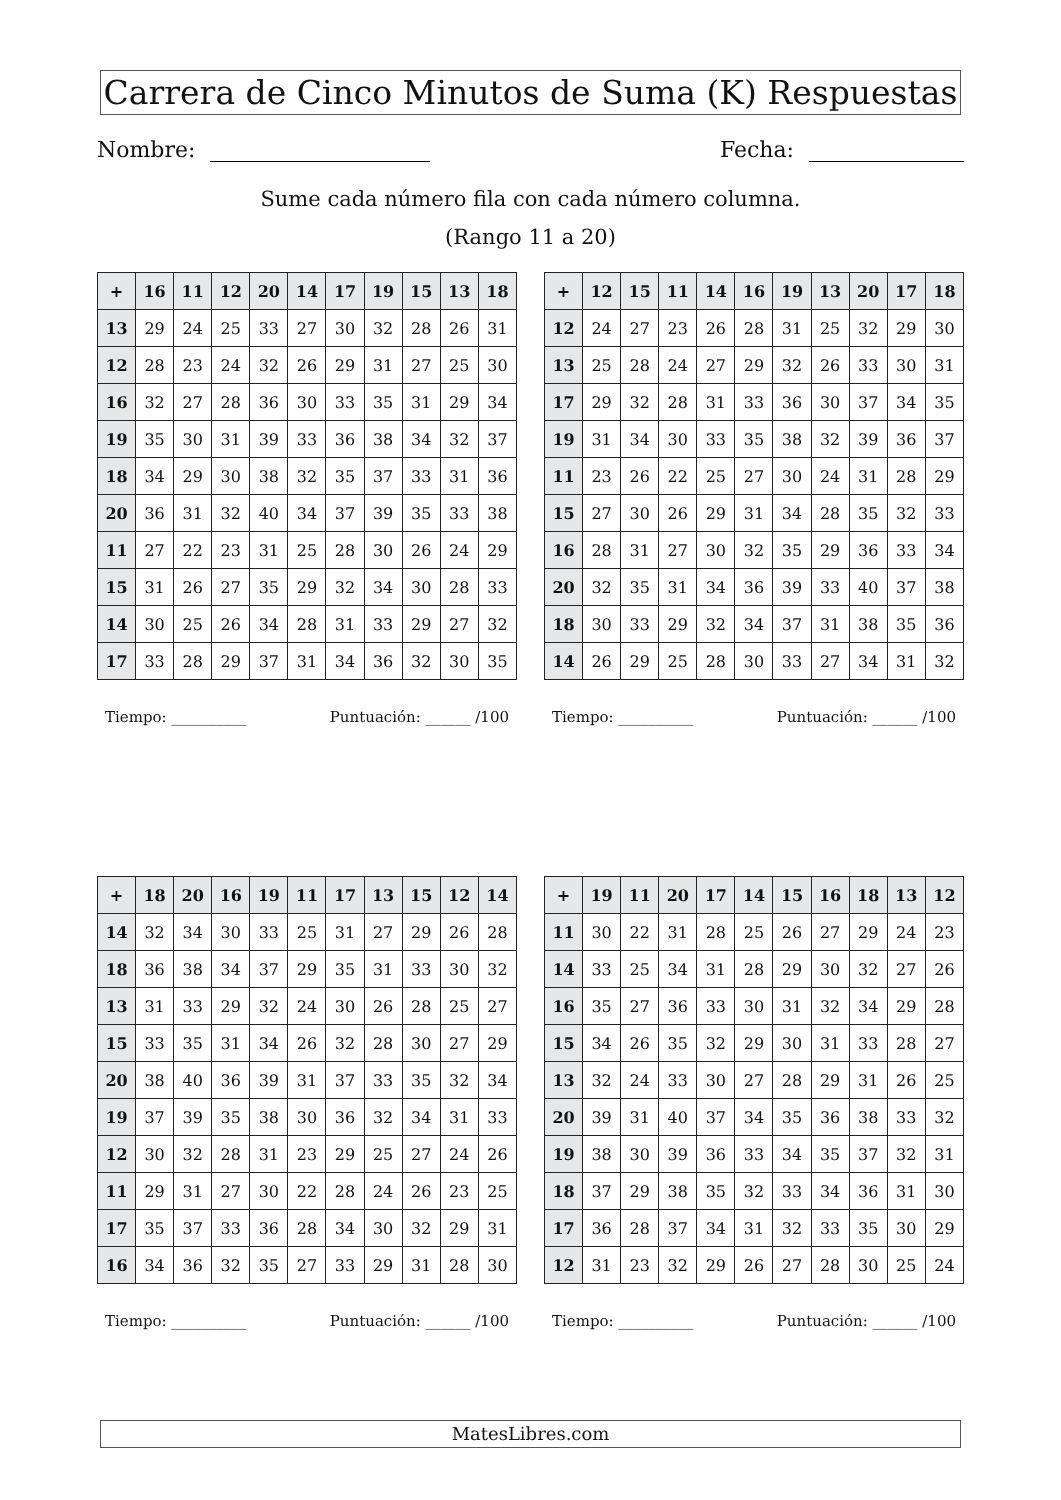Carrera de Cinco Minutos de Suma (K) Respuestas
Nombre: Fecha:
Sume cada número fila con cada número columna.
(Rango 11 a 20)
| + | 16 | 11 | 12 | 20 | 14 | 17 | 19 | 15 | 13 | 18 |
| --- | --- | --- | --- | --- | --- | --- | --- | --- | --- | --- |
| 13 | 29 | 24 | 25 | 33 | 27 | 30 | 32 | 28 | 26 | 31 |
| 12 | 28 | 23 | 24 | 32 | 26 | 29 | 31 | 27 | 25 | 30 |
| 16 | 32 | 27 | 28 | 36 | 30 | 33 | 35 | 31 | 29 | 34 |
| 19 | 35 | 30 | 31 | 39 | 33 | 36 | 38 | 34 | 32 | 37 |
| 18 | 34 | 29 | 30 | 38 | 32 | 35 | 37 | 33 | 31 | 36 |
| 20 | 36 | 31 | 32 | 40 | 34 | 37 | 39 | 35 | 33 | 38 |
| 11 | 27 | 22 | 23 | 31 | 25 | 28 | 30 | 26 | 24 | 29 |
| 15 | 31 | 26 | 27 | 35 | 29 | 32 | 34 | 30 | 28 | 33 |
| 14 | 30 | 25 | 26 | 34 | 28 | 31 | 33 | 29 | 27 | 32 |
| 17 | 33 | 28 | 29 | 37 | 31 | 34 | 36 | 32 | 30 | 35 |
Tiempo: __________ Puntuación: ______ /100
| + | 12 | 15 | 11 | 14 | 16 | 19 | 13 | 20 | 17 | 18 |
| --- | --- | --- | --- | --- | --- | --- | --- | --- | --- | --- |
| 12 | 24 | 27 | 23 | 26 | 28 | 31 | 25 | 32 | 29 | 30 |
| 13 | 25 | 28 | 24 | 27 | 29 | 32 | 26 | 33 | 30 | 31 |
| 17 | 29 | 32 | 28 | 31 | 33 | 36 | 30 | 37 | 34 | 35 |
| 19 | 31 | 34 | 30 | 33 | 35 | 38 | 32 | 39 | 36 | 37 |
| 11 | 23 | 26 | 22 | 25 | 27 | 30 | 24 | 31 | 28 | 29 |
| 15 | 27 | 30 | 26 | 29 | 31 | 34 | 28 | 35 | 32 | 33 |
| 16 | 28 | 31 | 27 | 30 | 32 | 35 | 29 | 36 | 33 | 34 |
| 20 | 32 | 35 | 31 | 34 | 36 | 39 | 33 | 40 | 37 | 38 |
| 18 | 30 | 33 | 29 | 32 | 34 | 37 | 31 | 38 | 35 | 36 |
| 14 | 26 | 29 | 25 | 28 | 30 | 33 | 27 | 34 | 31 | 32 |
Tiempo: __________ Puntuación: ______ /100
| + | 18 | 20 | 16 | 19 | 11 | 17 | 13 | 15 | 12 | 14 |
| --- | --- | --- | --- | --- | --- | --- | --- | --- | --- | --- |
| 14 | 32 | 34 | 30 | 33 | 25 | 31 | 27 | 29 | 26 | 28 |
| 18 | 36 | 38 | 34 | 37 | 29 | 35 | 31 | 33 | 30 | 32 |
| 13 | 31 | 33 | 29 | 32 | 24 | 30 | 26 | 28 | 25 | 27 |
| 15 | 33 | 35 | 31 | 34 | 26 | 32 | 28 | 30 | 27 | 29 |
| 20 | 38 | 40 | 36 | 39 | 31 | 37 | 33 | 35 | 32 | 34 |
| 19 | 37 | 39 | 35 | 38 | 30 | 36 | 32 | 34 | 31 | 33 |
| 12 | 30 | 32 | 28 | 31 | 23 | 29 | 25 | 27 | 24 | 26 |
| 11 | 29 | 31 | 27 | 30 | 22 | 28 | 24 | 26 | 23 | 25 |
| 17 | 35 | 37 | 33 | 36 | 28 | 34 | 30 | 32 | 29 | 31 |
| 16 | 34 | 36 | 32 | 35 | 27 | 33 | 29 | 31 | 28 | 30 |
Tiempo: __________ Puntuación: ______ /100
| + | 19 | 11 | 20 | 17 | 14 | 15 | 16 | 18 | 13 | 12 |
| --- | --- | --- | --- | --- | --- | --- | --- | --- | --- | --- |
| 11 | 30 | 22 | 31 | 28 | 25 | 26 | 27 | 29 | 24 | 23 |
| 14 | 33 | 25 | 34 | 31 | 28 | 29 | 30 | 32 | 27 | 26 |
| 16 | 35 | 27 | 36 | 33 | 30 | 31 | 32 | 34 | 29 | 28 |
| 15 | 34 | 26 | 35 | 32 | 29 | 30 | 31 | 33 | 28 | 27 |
| 13 | 32 | 24 | 33 | 30 | 27 | 28 | 29 | 31 | 26 | 25 |
| 20 | 39 | 31 | 40 | 37 | 34 | 35 | 36 | 38 | 33 | 32 |
| 19 | 38 | 30 | 39 | 36 | 33 | 34 | 35 | 37 | 32 | 31 |
| 18 | 37 | 29 | 38 | 35 | 32 | 33 | 34 | 36 | 31 | 30 |
| 17 | 36 | 28 | 37 | 34 | 31 | 32 | 33 | 35 | 30 | 29 |
| 12 | 31 | 23 | 32 | 29 | 26 | 27 | 28 | 30 | 25 | 24 |
Tiempo: __________ Puntuación: ______ /100
MatesLibres.com